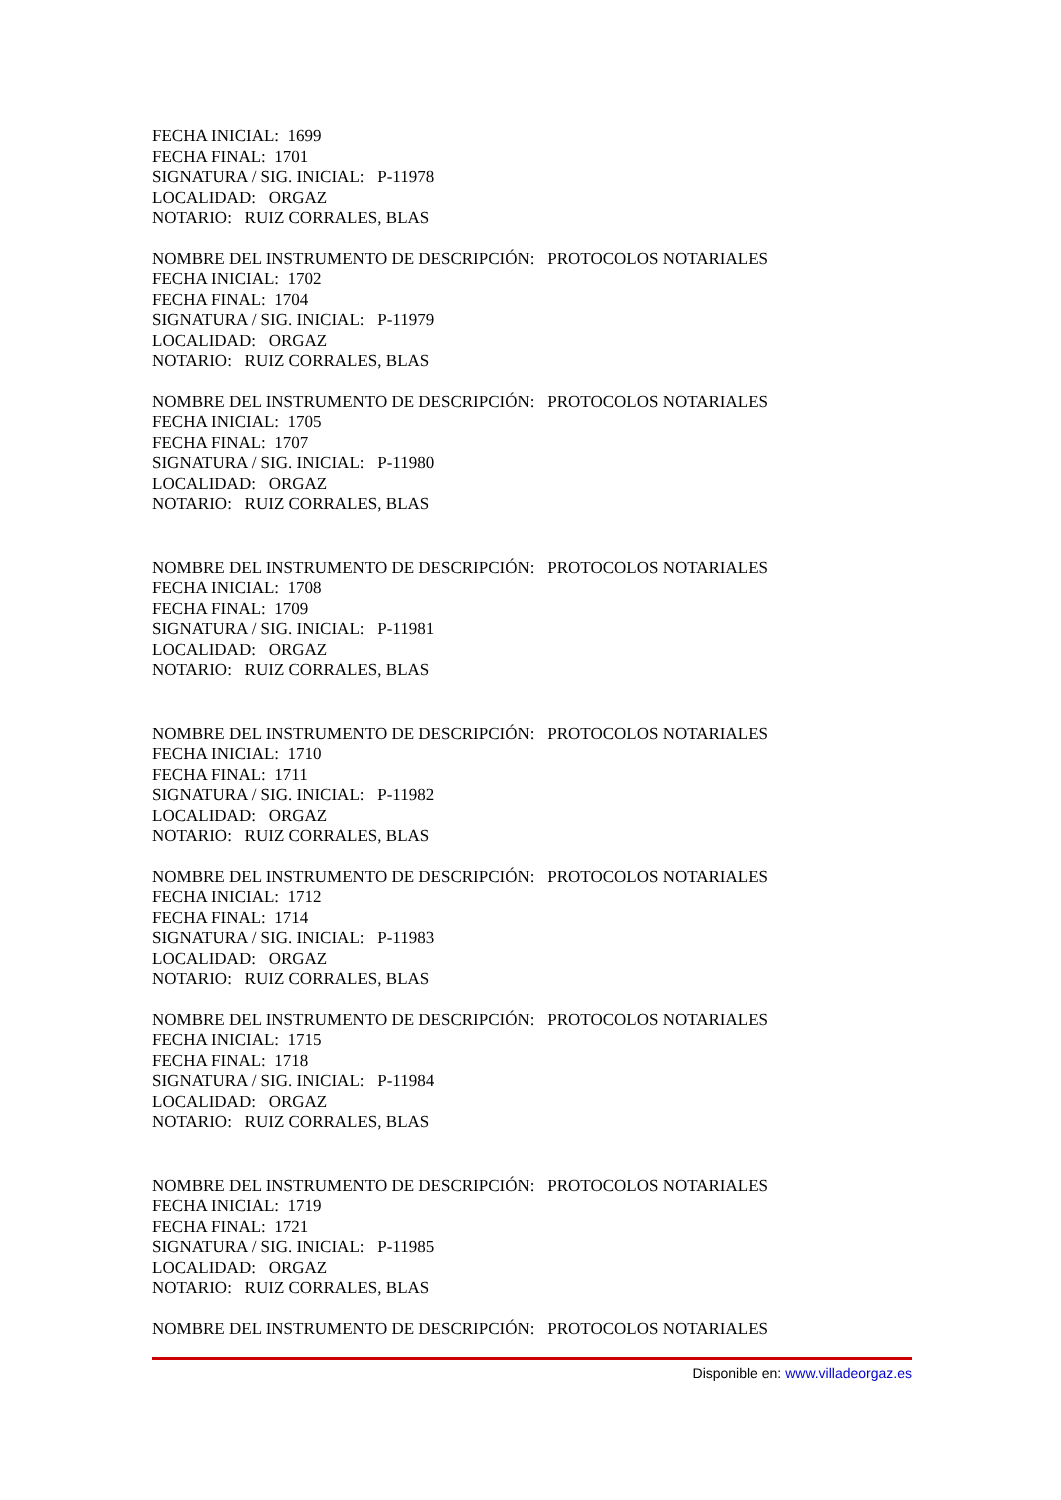FECHA INICIAL: 1699
FECHA FINAL: 1701
SIGNATURA / SIG. INICIAL: P-11978
LOCALIDAD: ORGAZ
NOTARIO: RUIZ CORRALES, BLAS
NOMBRE DEL INSTRUMENTO DE DESCRIPCIÓN: PROTOCOLOS NOTARIALES
FECHA INICIAL: 1702
FECHA FINAL: 1704
SIGNATURA / SIG. INICIAL: P-11979
LOCALIDAD: ORGAZ
NOTARIO: RUIZ CORRALES, BLAS
NOMBRE DEL INSTRUMENTO DE DESCRIPCIÓN: PROTOCOLOS NOTARIALES
FECHA INICIAL: 1705
FECHA FINAL: 1707
SIGNATURA / SIG. INICIAL: P-11980
LOCALIDAD: ORGAZ
NOTARIO: RUIZ CORRALES, BLAS
NOMBRE DEL INSTRUMENTO DE DESCRIPCIÓN: PROTOCOLOS NOTARIALES
FECHA INICIAL: 1708
FECHA FINAL: 1709
SIGNATURA / SIG. INICIAL: P-11981
LOCALIDAD: ORGAZ
NOTARIO: RUIZ CORRALES, BLAS
NOMBRE DEL INSTRUMENTO DE DESCRIPCIÓN: PROTOCOLOS NOTARIALES
FECHA INICIAL: 1710
FECHA FINAL: 1711
SIGNATURA / SIG. INICIAL: P-11982
LOCALIDAD: ORGAZ
NOTARIO: RUIZ CORRALES, BLAS
NOMBRE DEL INSTRUMENTO DE DESCRIPCIÓN: PROTOCOLOS NOTARIALES
FECHA INICIAL: 1712
FECHA FINAL: 1714
SIGNATURA / SIG. INICIAL: P-11983
LOCALIDAD: ORGAZ
NOTARIO: RUIZ CORRALES, BLAS
NOMBRE DEL INSTRUMENTO DE DESCRIPCIÓN: PROTOCOLOS NOTARIALES
FECHA INICIAL: 1715
FECHA FINAL: 1718
SIGNATURA / SIG. INICIAL: P-11984
LOCALIDAD: ORGAZ
NOTARIO: RUIZ CORRALES, BLAS
NOMBRE DEL INSTRUMENTO DE DESCRIPCIÓN: PROTOCOLOS NOTARIALES
FECHA INICIAL: 1719
FECHA FINAL: 1721
SIGNATURA / SIG. INICIAL: P-11985
LOCALIDAD: ORGAZ
NOTARIO: RUIZ CORRALES, BLAS
NOMBRE DEL INSTRUMENTO DE DESCRIPCIÓN: PROTOCOLOS NOTARIALES
Disponible en: www.villadeorgaz.es